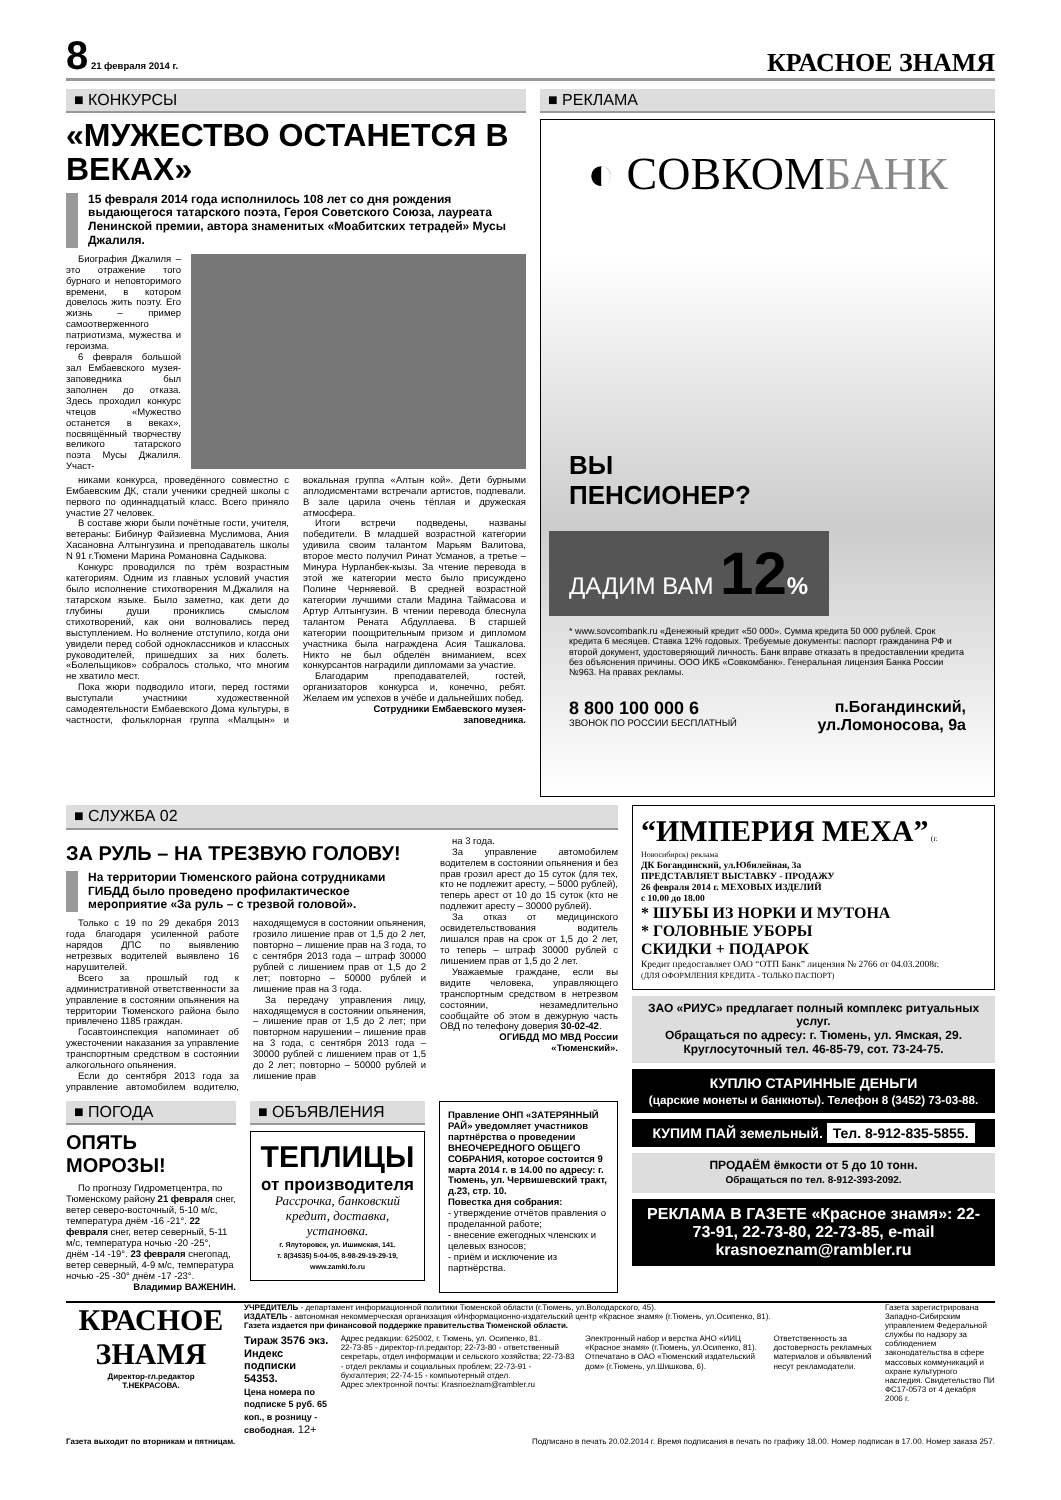8 21 февраля 2014 г. КРАСНОЕ ЗНАМЯ
■ КОНКУРСЫ
«МУЖЕСТВО ОСТАНЕТСЯ В ВЕКАХ»
15 февраля 2014 года исполнилось 108 лет со дня рождения выдающегося татарского поэта, Героя Советского Союза, лауреата Ленинской премии, автора знаменитых «Моабитских тетрадей» Мусы Джалиля.
Биография Джалиля – это отражение того бурного и неповторимого времени, в котором довелось жить поэту. Его жизнь – пример самоотверженного патриотизма, мужества и героизма.
6 февраля большой зал Ембаевского музея-заповедника был заполнен до отказа. Здесь проходил конкурс чтецов «Мужество останется в веках», посвящённый творчеству великого татарского поэта Мусы Джалиля. Участ-
никами конкурса, проведённого совместно с Ембаевским ДК, стали ученики средней школы с первого по одиннадцатый класс. Всего приняло участие 27 человек.
В составе жюри были почётные гости, учителя, ветераны: Бибинур Файзиевна Муслимова, Ания Хасановна Алтынгузина и преподаватель школы N 91 г.Тюмени Марина Романовна Садыкова.
Конкурс проводился по трём возрастным категориям. Одним из главных условий участия было исполнение стихотворения М.Джалиля на татарском языке. Было заметно, как дети до глубины души прониклись смыслом стихотворений, как они волновались перед выступлением. Но волнение отступило, когда они увидели перед собой одноклассников и классных руководителей, пришедших за них болеть. «Болельщиков» собралось столько, что многим не хватило мест.
Пока жюри подводило итоги, перед гостями выступали участники художественной самодеятельности Ембаевского Дома культуры, в частности, фольклорная группа «Малцын» и вокальная группа «Алтын кой». Дети бурными аплодисментами встречали артистов, подпевали. В зале царила очень тёплая и дружеская атмосфера.
Итоги встречи подведены, названы победители. В младшей возрастной категории удивила своим талантом Марьям Валитова, второе место получил Ринат Усманов, а третье – Минура Нурланбек-кызы. За чтение перевода в этой же категории место было присуждено Полине Черняевой. В средней возрастной категории лучшими стали Мадина Таймасова и Артур Алтынгузин. В чтении перевода блеснула талантом Рената Абдуллаева. В старшей категории поощрительным призом и дипломом участника была награждена Асия Ташкалова. Никто не был обделён вниманием, всех конкурсантов наградили дипломами за участие.
Благодарим преподавателей, гостей, организаторов конкурса и, конечно, ребят. Желаем им успехов в учёбе и дальнейших побед.
Сотрудники Ембаевского музея-заповедника.
■ РЕКЛАМА
◐ СОВКОМБАНК
ВЫ
ПЕНСИОНЕР?
ДАДИМ ВАМ 12%
* www.sovcombank.ru «Денежный кредит «50 000». Сумма кредита 50 000 рублей. Срок кредита 6 месяцев. Ставка 12% годовых. Требуемые документы: паспорт гражданина РФ и второй документ, удостоверяющий личность. Банк вправе отказать в предоставлении кредита без объяснения причины. ООО ИКБ «Совкомбанк». Генеральная лицензия Банка России №963. На правах рекламы.
8 800 100 000 6
ЗВОНОК ПО РОССИИ БЕСПЛАТНЫЙ
п.Богандинский,
ул.Ломоносова, 9а
■ СЛУЖБА 02
ЗА РУЛЬ – НА ТРЕЗВУЮ ГОЛОВУ!
На территории Тюменского района сотрудниками ГИБДД было проведено профилактическое мероприятие «За руль – с трезвой головой».
Только с 19 по 29 декабря 2013 года благодаря усиленной работе нарядов ДПС по выявлению нетрезвых водителей выявлено 16 нарушителей.
Всего за прошлый год к административной ответственности за управление в состоянии опьянения на территории Тюменского района было привлечено 1185 граждан.
Госавтоинспекция напоминает об ужесточении наказания за управление транспортным средством в состоянии алкогольного опьянения.
Если до сентября 2013 года за управление автомобилем водителю, находящемуся в состоянии опьянения, грозило лишение прав от 1,5 до 2 лет, повторно – лишение прав на 3 года, то с сентября 2013 года – штраф 30000 рублей с лишением прав от 1,5 до 2 лет; повторно – 50000 рублей и лишение прав на 3 года.
За передачу управления лицу, находящемуся в состоянии опьянения, – лишение прав от 1,5 до 2 лет; при повторном нарушении – лишение прав на 3 года, с сентября 2013 года – 30000 рублей с лишением прав от 1,5 до 2 лет; повторно – 50000 рублей и лишение прав
на 3 года.
За управление автомобилем водителем в состоянии опьянения и без прав грозил арест до 15 суток (для тех, кто не подлежит аресту, – 5000 рублей), теперь арест от 10 до 15 суток (кто не подлежит аресту – 30000 рублей).
За отказ от медицинского освидетельствования водитель лишался прав на срок от 1,5 до 2 лет, то теперь – штраф 30000 рублей с лишением прав от 1,5 до 2 лет.
Уважаемые граждане, если вы видите человека, управляющего транспортным средством в нетрезвом состоянии, незамедлительно сообщайте об этом в дежурную часть ОВД по телефону доверия 30-02-42.
ОГИБДД МО МВД России «Тюменский».
■ ПОГОДА
ОПЯТЬ МОРОЗЫ!
По прогнозу Гидрометцентра, по Тюменскому району 21 февраля снег, ветер северо-восточный, 5-10 м/с, температура днём -16 -21°. 22 февраля снег, ветер северный, 5-11 м/с, температура ночью -20 -25°, днём -14 -19°. 23 февраля снегопад, ветер северный, 4-9 м/с, температура ночью -25 -30° днём -17 -23°.
Владимир ВАЖЕНИН.
■ ОБЪЯВЛЕНИЯ
ТЕПЛИЦЫ
от производителя
Рассрочка, банковский кредит, доставка, установка.
г. Ялуторовск, ул. Ишимская, 141.
т. 8(34535) 5-04-05, 8-98-29-19-29-19, www.zamki.fo.ru
Правление ОНП «ЗАТЕРЯННЫЙ РАЙ» уведомляет участников партнёрства о проведении ВНЕОЧЕРЕДНОГО ОБЩЕГО СОБРАНИЯ, которое состоится 9 марта 2014 г. в 14.00 по адресу: г. Тюмень, ул. Червишевский тракт, д.23, стр. 10.
Повестка дня собрания:
- утверждение отчётов правления о проделанной работе;
- внесение ежегодных членских и целевых взносов;
- приём и исключение из партнёрства.
“ИМПЕРИЯ МЕХА” (г. Новосибирск) реклама
ДК Богандинский, ул.Юбилейная, 3а
ПРЕДСТАВЛЯЕТ ВЫСТАВКУ - ПРОДАЖУ
26 февраля 2014 г. МЕХОВЫХ ИЗДЕЛИЙ
с 10.00 до 18.00
* ШУБЫ ИЗ НОРКИ И МУТОНА
* ГОЛОВНЫЕ УБОРЫ
СКИДКИ + ПОДАРОК
Кредит предоставляет ОАО “ОТП Банк” лицензия № 2766 от 04.03.2008г.
(ДЛЯ ОФОРМЛЕНИЯ КРЕДИТА - ТОЛЬКО ПАСПОРТ)
ЗАО «РИУС» предлагает полный комплекс ритуальных услуг.
Обращаться по адресу: г. Тюмень, ул. Ямская, 29.
Круглосуточный тел. 46-85-79, сот. 73-24-75.
КУПЛЮ СТАРИННЫЕ ДЕНЬГИ
(царские монеты и банкноты). Телефон 8 (3452) 73-03-88.
КУПИМ ПАЙ земельный. Тел. 8-912-835-5855.
ПРОДАЁМ ёмкости от 5 до 10 тонн.
Обращаться по тел. 8-912-393-2092.
РЕКЛАМА В ГАЗЕТЕ «Красное знамя»: 22-73-91, 22-73-80, 22-73-85, e-mail krasnoeznam@rambler.ru
КРАСНОЕ ЗНАМЯ
Директор-гл.редактор
Т.НЕКРАСОВА.
УЧРЕДИТЕЛЬ - департамент информационной политики Тюменской области (г.Тюмень, ул.Володарского, 45).
ИЗДАТЕЛЬ - автономная некоммерческая организация «Информационно-издательский центр «Красное знамя» (г.Тюмень, ул.Осипенко, 81).
Газета издается при финансовой поддержке правительства Тюменской области.
Тираж 3576 экз.
Индекс подписки 54353.
Цена номера по подписке 5 руб. 65 коп., в розницу - свободная. 12+
Адрес редакции: 625002, г. Тюмень, ул. Осипенко, 81.
22-73-85 - директор-гл.редактор; 22-73-80 - ответственный секретарь, отдел информации и сельского хозяйства; 22-73-83 - отдел рекламы и социальных проблем; 22-73-91 - бухгалтерия; 22-74-15 - компьютерный отдел.
Адрес электронной почты: Krasnoeznam@rambler.ru
Электронный набор и верстка АНО «ИИЦ «Красное знамя» (г.Тюмень, ул.Осипенко, 81). Отпечатано в ОАО «Тюменский издательский дом» (г.Тюмень, ул.Шишкова, 6).
Ответственность за достоверность рекламных материалов и объявлений несут рекламодатели.
Газета зарегистрирована Западно-Сибирским управлением Федеральной службы по надзору за соблюдением законодательства в сфере массовых коммуникаций и охране культурного наследия. Свидетельство ПИ ФС17-0573 от 4 декабря 2006 г.
Газета выходит по вторникам и пятницам. Подписано в печать 20.02.2014 г. Время подписания в печать по графику 18.00. Номер подписан в 17.00. Номер заказа 257.